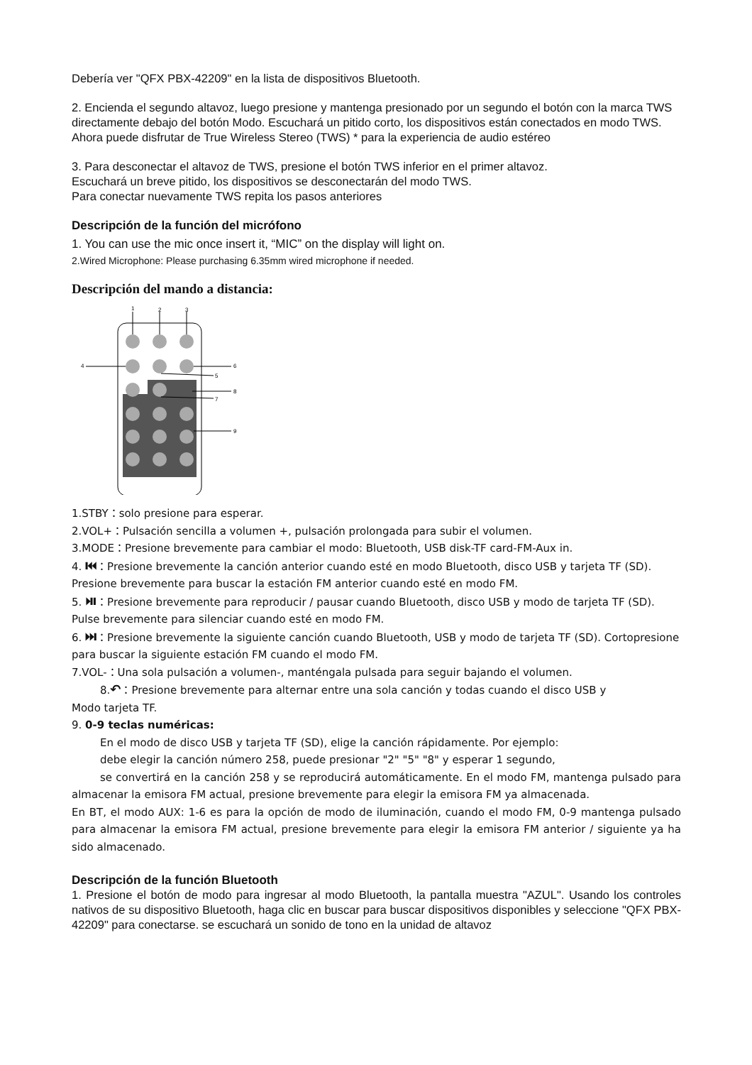Debería ver "QFX PBX-42209" en la lista de dispositivos Bluetooth.
2. Encienda el segundo altavoz, luego presione y mantenga presionado por un segundo el botón con la marca TWS directamente debajo del botón Modo. Escuchará un pitido corto, los dispositivos están conectados en modo TWS. Ahora puede disfrutar de True Wireless Stereo (TWS) * para la experiencia de audio estéreo
3. Para desconectar el altavoz de TWS, presione el botón TWS inferior en el primer altavoz.
Escuchará un breve pitido, los dispositivos se desconectarán del modo TWS.
Para conectar nuevamente TWS repita los pasos anteriores
Descripción de la función del micrófono
1. You can use the mic once insert it, “MIC” on the display will light on.
2.Wired Microphone: Please purchasing 6.35mm wired microphone if needed.
Descripción del mando a distancia:
1
2
3
4
5
6
7
8
9
1.STBY：solo presione para esperar.
2.VOL+：Pulsación sencilla a volumen +, pulsación prolongada para subir el volumen.
3.MODE：Presione brevemente para cambiar el modo: Bluetooth, USB disk-TF card-FM-Aux in.
4. ⏮：Presione brevemente la canción anterior cuando esté en modo Bluetooth, disco USB y tarjeta TF (SD). Presione brevemente para buscar la estación FM anterior cuando esté en modo FM.
5. ⏯：Presione brevemente para reproducir / pausar cuando Bluetooth, disco USB y modo de tarjeta TF (SD). Pulse brevemente para silenciar cuando esté en modo FM.
6. ⏭：Presione brevemente la siguiente canción cuando Bluetooth, USB y modo de tarjeta TF (SD). Cortopresione para buscar la siguiente estación FM cuando el modo FM.
7.VOL-：Una sola pulsación a volumen-, manténgala pulsada para seguir bajando el volumen.
8.↶：Presione brevemente para alternar entre una sola canción y todas cuando el disco USB y
Modo tarjeta TF.
9. 0-9 teclas numéricas:
En el modo de disco USB y tarjeta TF (SD), elige la canción rápidamente. Por ejemplo:
debe elegir la canción número 258, puede presionar "2" "5" "8" y esperar 1 segundo,
se convertirá en la canción 258 y se reproducirá automáticamente. En el modo FM, mantenga pulsado para almacenar la emisora FM actual, presione brevemente para elegir la emisora FM ya almacenada.
En BT, el modo AUX: 1-6 es para la opción de modo de iluminación, cuando el modo FM, 0-9 mantenga pulsado para almacenar la emisora FM actual, presione brevemente para elegir la emisora FM anterior / siguiente ya ha sido almacenado.
Descripción de la función Bluetooth
1. Presione el botón de modo para ingresar al modo Bluetooth, la pantalla muestra "AZUL". Usando los controles nativos de su dispositivo Bluetooth, haga clic en buscar para buscar dispositivos disponibles y seleccione "QFX PBX-42209" para conectarse. se escuchará un sonido de tono en la unidad de altavoz